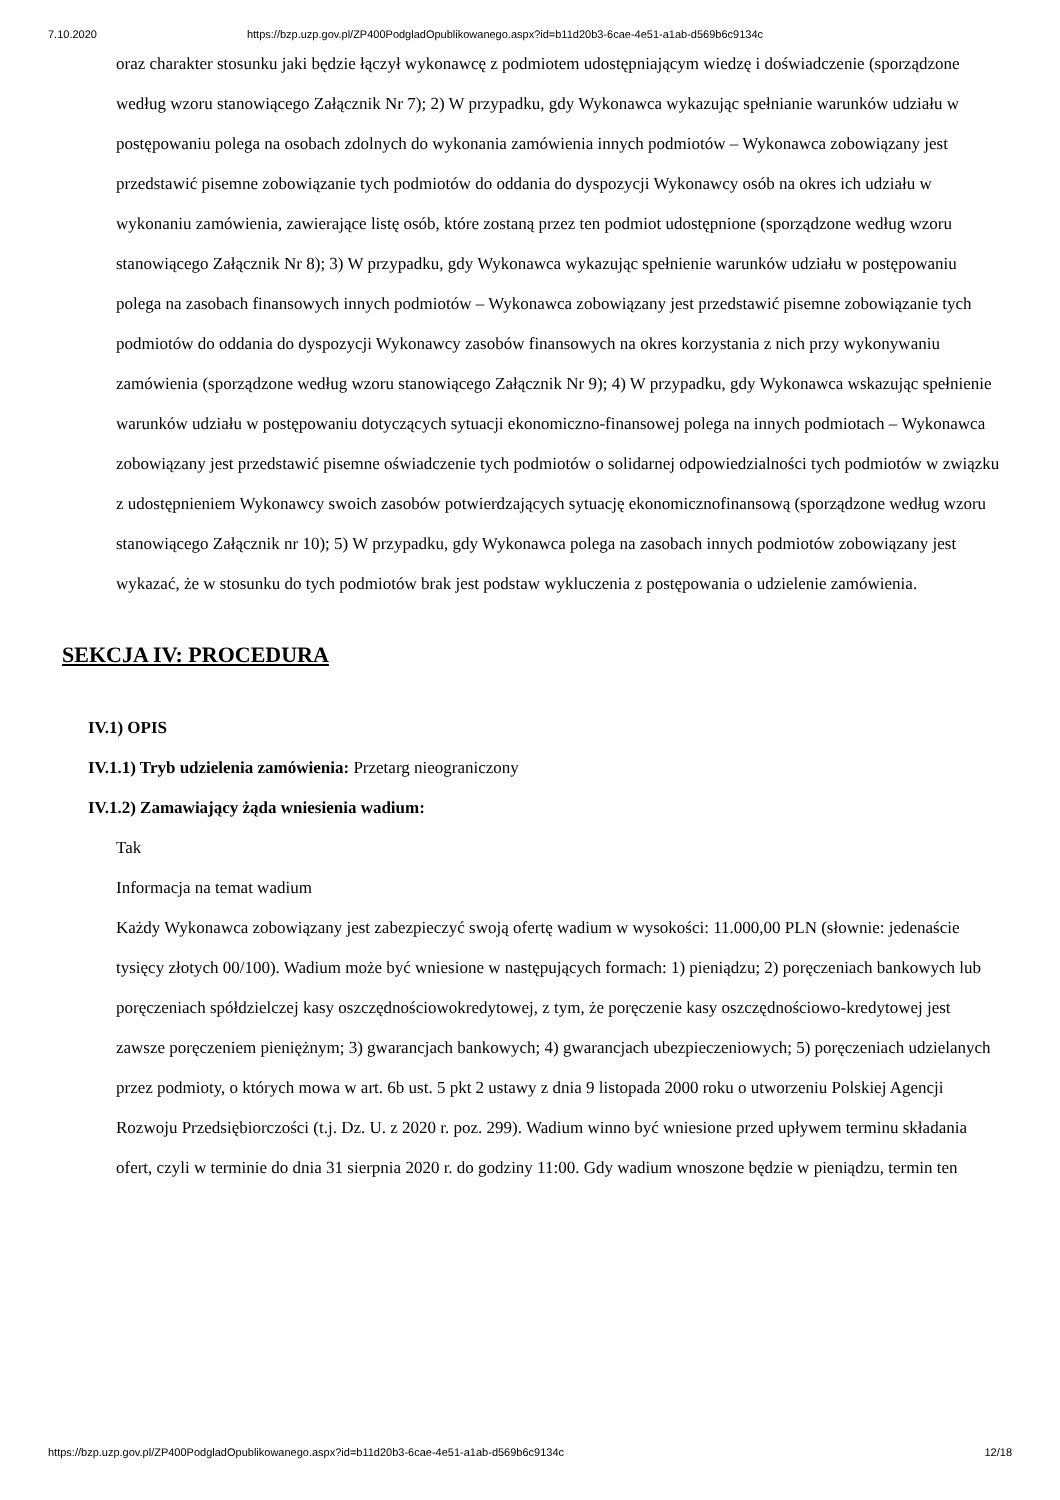7.10.2020 https://bzp.uzp.gov.pl/ZP400PodgladOpublikowanego.aspx?id=b11d20b3-6cae-4e51-a1ab-d569b6c9134c
oraz charakter stosunku jaki będzie łączył wykonawcę z podmiotem udostępniającym wiedzę i doświadczenie (sporządzone według wzoru stanowiącego Załącznik Nr 7); 2) W przypadku, gdy Wykonawca wykazując spełnianie warunków udziału w postępowaniu polega na osobach zdolnych do wykonania zamówienia innych podmiotów – Wykonawca zobowiązany jest przedstawić pisemne zobowiązanie tych podmiotów do oddania do dyspozycji Wykonawcy osób na okres ich udziału w wykonaniu zamówienia, zawierające listę osób, które zostaną przez ten podmiot udostępnione (sporządzone według wzoru stanowiącego Załącznik Nr 8); 3) W przypadku, gdy Wykonawca wykazując spełnienie warunków udziału w postępowaniu polega na zasobach finansowych innych podmiotów – Wykonawca zobowiązany jest przedstawić pisemne zobowiązanie tych podmiotów do oddania do dyspozycji Wykonawcy zasobów finansowych na okres korzystania z nich przy wykonywaniu zamówienia (sporządzone według wzoru stanowiącego Załącznik Nr 9); 4) W przypadku, gdy Wykonawca wskazując spełnienie warunków udziału w postępowaniu dotyczących sytuacji ekonomiczno-finansowej polega na innych podmiotach – Wykonawca zobowiązany jest przedstawić pisemne oświadczenie tych podmiotów o solidarnej odpowiedzialności tych podmiotów w związku z udostępnieniem Wykonawcy swoich zasobów potwierdzających sytuację ekonomicznofinansową (sporządzone według wzoru stanowiącego Załącznik nr 10); 5) W przypadku, gdy Wykonawca polega na zasobach innych podmiotów zobowiązany jest wykazać, że w stosunku do tych podmiotów brak jest podstaw wykluczenia z postępowania o udzielenie zamówienia.
SEKCJA IV: PROCEDURA
IV.1) OPIS
IV.1.1) Tryb udzielenia zamówienia: Przetarg nieograniczony
IV.1.2) Zamawiający żąda wniesienia wadium:
Tak
Informacja na temat wadium
Każdy Wykonawca zobowiązany jest zabezpieczyć swoją ofertę wadium w wysokości: 11.000,00 PLN (słownie: jedenaście tysięcy złotych 00/100). Wadium może być wniesione w następujących formach: 1) pieniądzu; 2) poręczeniach bankowych lub poręczeniach spółdzielczej kasy oszczędnościowokredytowej, z tym, że poręczenie kasy oszczędnościowo-kredytowej jest zawsze poręczeniem pieniężnym; 3) gwarancjach bankowych; 4) gwarancjach ubezpieczeniowych; 5) poręczeniach udzielanych przez podmioty, o których mowa w art. 6b ust. 5 pkt 2 ustawy z dnia 9 listopada 2000 roku o utworzeniu Polskiej Agencji Rozwoju Przedsiębiorczości (t.j. Dz. U. z 2020 r. poz. 299). Wadium winno być wniesione przed upływem terminu składania ofert, czyli w terminie do dnia 31 sierpnia 2020 r. do godziny 11:00. Gdy wadium wnoszone będzie w pieniądzu, termin ten
https://bzp.uzp.gov.pl/ZP400PodgladOpublikowanego.aspx?id=b11d20b3-6cae-4e51-a1ab-d569b6c9134c 12/18